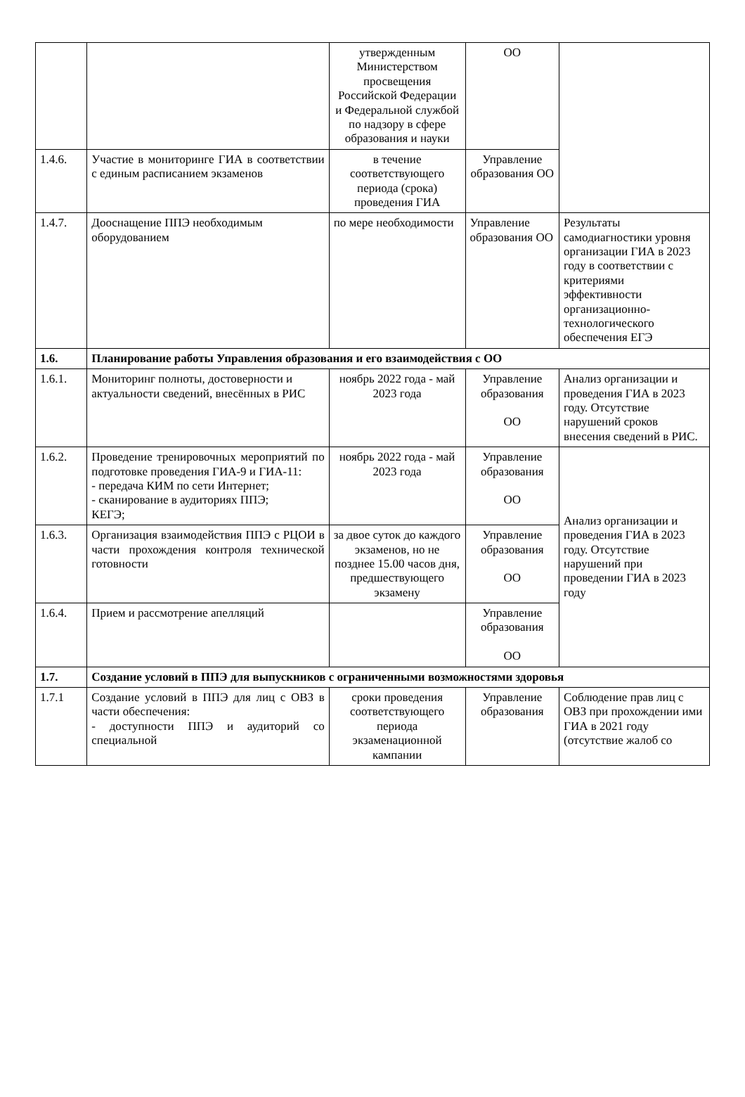| | | утвержденным Министерством просвещения Российской Федерации и Федеральной службой по надзору в сфере образования и науки | ОО | |
| 1.4.6. | Участие в мониторинге ГИА в соответствии с единым расписанием экзаменов | в течение соответствующего периода (срока) проведения ГИА | Управление образования ОО | |
| 1.4.7. | Дооснащение ППЭ необходимым оборудованием | по мере необходимости | Управление образования ОО | Результаты самодиагностики уровня организации ГИА в 2023 году в соответствии с критериями эффективности организационно-технологического обеспечения ЕГЭ |
| 1.6. | Планирование работы Управления образования и его взаимодействия с ОО | | | |
| 1.6.1. | Мониторинг полноты, достоверности и актуальности сведений, внесённых в РИС | ноябрь 2022 года - май 2023 года | Управление образования ОО | Анализ организации и проведения ГИА в 2023 году. Отсутствие нарушений сроков внесения сведений в РИС. |
| 1.6.2. | Проведение тренировочных мероприятий по подготовке проведения ГИА-9 и ГИА-11: - передача КИМ по сети Интернет; - сканирование в аудиториях ППЭ; КЕГЭ; | ноябрь 2022 года - май 2023 года | Управление образования ОО | Анализ организации и проведения ГИА в 2023 году. Отсутствие нарушений при проведении ГИА в 2023 году |
| 1.6.3. | Организация взаимодействия ППЭ с РЦОИ в части прохождения контроля технической готовности | за двое суток до каждого экзаменов, но не позднее 15.00 часов дня, предшествующего экзамену | Управление образования ОО | |
| 1.6.4. | Прием и рассмотрение апелляций | | Управление образования ОО | |
| 1.7. | Создание условий в ППЭ для выпускников с ограниченными возможностями здоровья | | | |
| 1.7.1 | Создание условий в ППЭ для лиц с ОВЗ в части обеспечения: - доступности ППЭ и аудиторий со специальной | сроки проведения соответствующего периода экзаменационной кампании | Управление образования | Соблюдение прав лиц с ОВЗ при прохождении ими ГИА в 2021 году (отсутствие жалоб со |